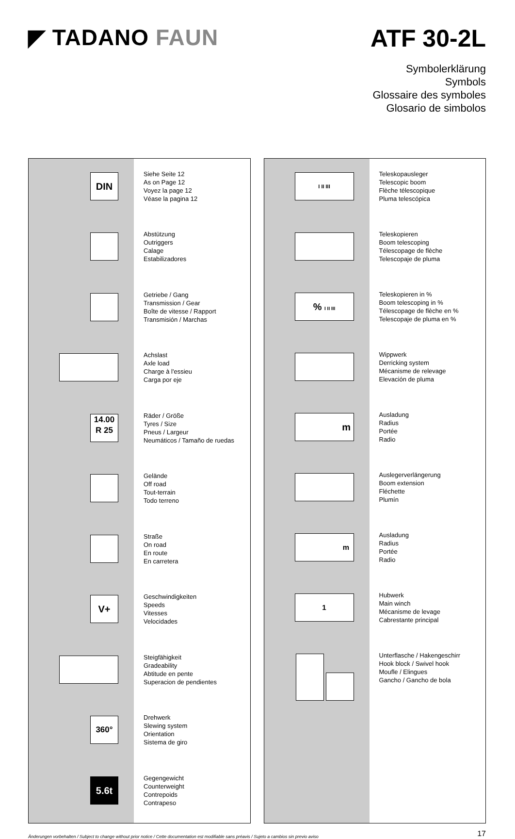◤ TADANO FAUN ATF 30-2L
Symbolerklärung
Symbols
Glossaire des symboles
Glosario de simbolos
| DIN | Siehe Seite 12 As on Page 12 Voyez la page 12 Véase la pagina 12 |
| | Abstützung Outriggers Calage Estabilizadores |
| | Getriebe / Gang Transmission / Gear Boîte de vitesse / Rapport Transmisión / Marchas |
| | Achslast Axle load Charge à l'essieu Carga por eje |
| 14.00 R 25 | Räder / Größe Tyres / Size Pneus / Largeur Neumáticos / Tamaño de ruedas |
| | Gelände Off road Tout-terrain Todo terreno |
| | Straße On road En route En carretera |
| V+ | Geschwindigkeiten Speeds Vitesses Velocidades |
| | Steigfähigkeit Gradeability Abtitude en pente Superacion de pendientes |
| 360° | Drehwerk Slewing system Orientation Sistema de giro |
| 5.6t | Gegengewicht Counterweight Contrepoids Contrapeso |
| I II III | Teleskopausleger Telescopic boom Flèche télescopique Pluma telescópica |
| | Teleskopieren Boom telescoping Télescopage de flèche Telescopaje de pluma |
| % I II III | Teleskopieren in % Boom telescoping in % Télescopage de flèche en % Telescopaje de pluma en % |
| | Wippwerk Derricking system Mécanisme de relevage Elevación de pluma |
| m | Ausladung Radius Portée Radio |
| | Auslegerverlängerung Boom extension Fléchette Plumín |
| m | Ausladung Radius Portée Radio |
| 1 | Hubwerk Main winch Mécanisme de levage Cabrestante principal |
| | Unterflasche / Hakengeschirr Hook block / Swivel hook Moufle / Elingues Gancho / Gancho de bola |
Änderungen vorbehalten / Subject to change without prior notice / Cette documentation est modifiable sans préavis / Sujeto a cambios sin previo aviso 17